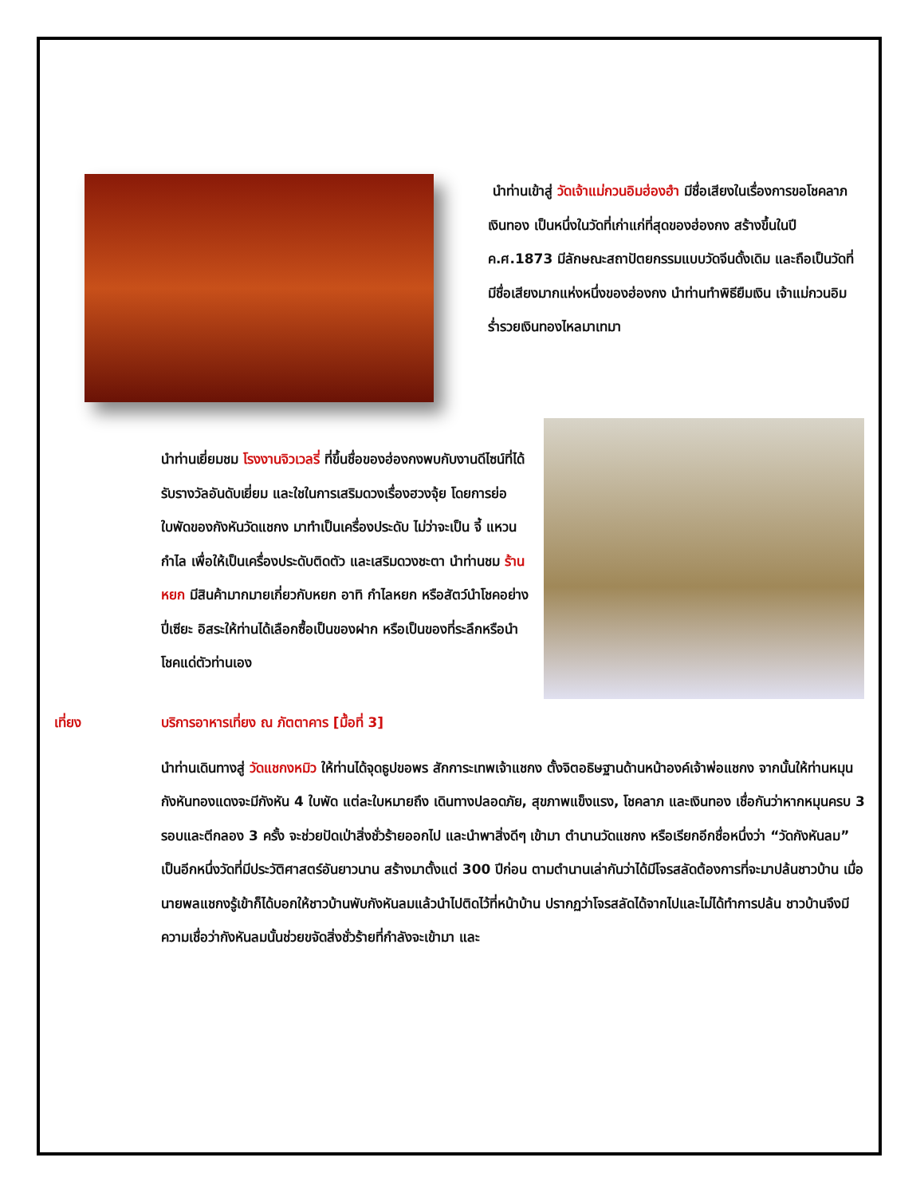นำท่านเข้าสู่ วัดเจ้าแม่กวนอิมฮ่องฮำ มีชื่อเสียงในเรื่องการขอโชคลาภเงินทอง เป็นหนึ่งในวัดที่เก่าแก่ที่สุดของฮ่องกง สร้างขึ้นในปี ค.ศ.1873 มีลักษณะสถาปัตยกรรมแบบวัดจีนดั้งเดิม และถือเป็นวัดที่มีชื่อเสียงมากแห่งหนึ่งของฮ่องกง นำท่านทำพิธียืมเงิน เจ้าแม่กวนอิม ร่ำรวยเงินทองไหลมาเทมา
นำท่านเยี่ยมชม โรงงานจิวเวลรี่ ที่ขึ้นชื่อของฮ่องกงพบกับงานดีไซน์ที่ได้รับรางวัลอันดับเยี่ยม และใชในการเสริมดวงเรื่องฮวงจุ้ย โดยการย่อใบพัดของกังหันวัดแชกง มาทำเป็นเครื่องประดับ ไม่ว่าจะเป็น จี้ แหวน กำไล เพื่อให้เป็นเครื่องประดับติดตัว และเสริมดวงชะตา นำท่านชม ร้านหยก มีสินค้ามากมายเกี่ยวกับหยก อาทิ กำไลหยก หรือสัตว์นำโชคอย่างปี่เซียะ อิสระให้ท่านได้เลือกซื้อเป็นของฝาก หรือเป็นของที่ระลึกหรือนำโชคแด่ตัวท่านเอง
เที่ยง บริการอาหารเที่ยง ณ ภัตตาคาร [มื้อที่ 3]
นำท่านเดินทางสู่ วัดแชกงหมิว ให้ท่านได้จุดธูปขอพร สักการะเทพเจ้าแชกง ตั้งจิตอธิษฐานด้านหน้าองค์เจ้าพ่อแชกง จากนั้นให้ท่านหมุนกังหันทองแดงจะมีกังหัน 4 ใบพัด แต่ละใบหมายถึง เดินทางปลอดภัย, สุขภาพแข็งแรง, โชคลาภ และเงินทอง เชื่อกันว่าหากหมุนครบ 3 รอบและตีกลอง 3 ครั้ง จะช่วยปัดเป่าสิ่งชั่วร้ายออกไป และนำพาสิ่งดีๆ เข้ามา ตำนานวัดแชกง หรือเรียกอีกชื่อหนึ่งว่า “วัดกังหันลม” เป็นอีกหนึ่งวัดที่มีประวัติศาสตร์อันยาวนาน สร้างมาตั้งแต่ 300 ปีก่อน ตามตำนานเล่ากันว่าได้มีโจรสลัดต้องการที่จะมาปล้นชาวบ้าน เมื่อนายพลแชกงรู้เข้าก็ได้บอกให้ชาวบ้านพับกังหันลมแล้วนำไปติดไว้ที่หน้าบ้าน ปรากฏว่าโจรสลัดได้จากไปและไม่ได้ทำการปล้น ชาวบ้านจึงมีความเชื่อว่ากังหันลมนั้นช่วยขจัดสิ่งชั่วร้ายที่กำลังจะเข้ามา และ